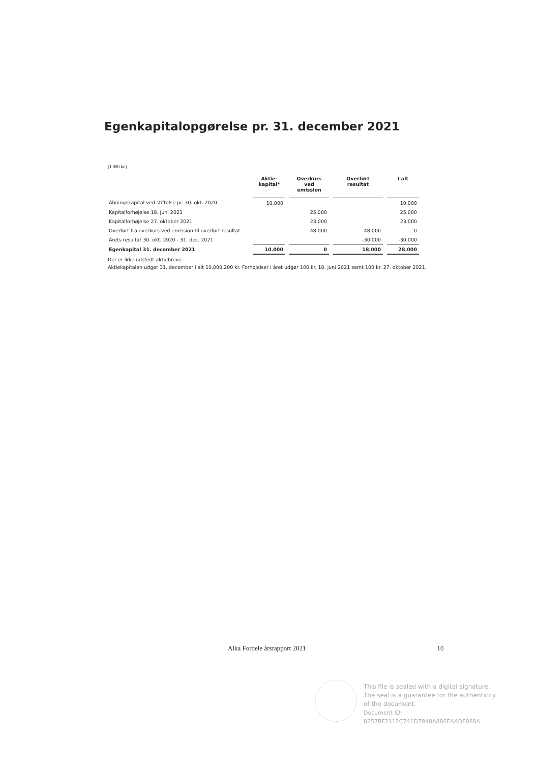Egenkapitalopgørelse pr. 31. december 2021
(1.000 kr.)
| | Aktie- kapital* | | Overkurs ved emission | | Overført resultat | | I alt |
| --- | --- | --- | --- | --- | --- | --- | --- |
| Åbningskapital ved stiftelse pr. 30. okt. 2020 | 10.000 | | | | | | 10.000 |
| Kapitalforhøjelse 18. juni 2021 | | | 25.000 | | | | 25.000 |
| Kapitalforhøjelse 27. oktober 2021 | | | 23.000 | | | | 23.000 |
| Overført fra overkurs ved emission til overført resultat | | | -48.000 | | 48.000 | | 0 |
| Årets resultat 30. okt. 2020 - 31. dec. 2021 | | | | | -30.000 | | -30.000 |
| Egenkapital 31. december 2021 | 10.000 | | 0 | | 18.000 | | 28.000 |
Der er ikke udstedt aktiebreve.
Aktiekapitalen udgør 31. december i alt 10.000.200 kr. Forhøjelser i året udgør 100 kr. 18. juni 2021 samt 100 kr. 27. oktober 2021.
Alka Fordele årsrapport 2021 10
This file is sealed with a digital signature.
The seal is a guarantee for the authenticity
of the document.
Document ID:
8257BF2112C741D7848A886EAADF088A